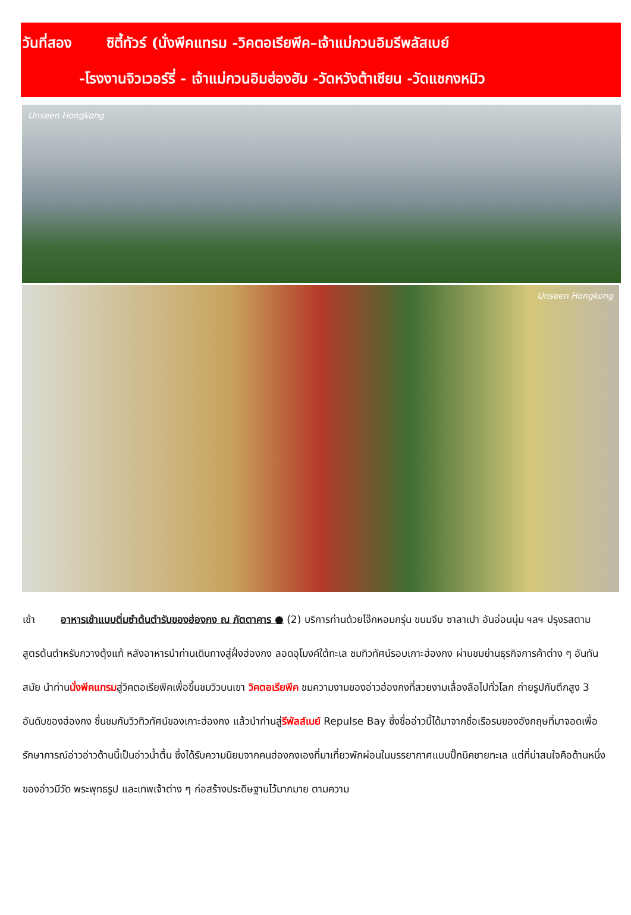วันที่สอง ซิตี้ทัวร์ (นั่งพีคแทรม -วิคตอเรียพีค–เจ้าแม่กวนอิมรีพลัสเบย์
-โรงงานจิวเวอร์รี่ - เจ้าแม่กวนอิมฮ่องฮัม -วัดหวังต้าเซียน -วัดแชกงหมิว
Unseen Hongkong
Unseen Hongkong
เช้า อาหารเช้าแบบติ่มซำต้นตำรับของฮ่องกง ณ ภัตตาคาร ● (2) บริการท่านด้วยโจ๊กหอมกรุ่น ขนมจีบ ซาลาเปา อันอ่อนนุ่ม ฯลฯ ปรุงรสตามสูตรต้นตำหรับกวางตุ้งแท้ หลังอาหารนำท่านเดินทางสู่ฝั่งฮ่องกง ลอดอุโมงค์ใต้ทะเล ชมทิวทัศน์รอบเกาะฮ่องกง ผ่านชมย่านธุรกิจการค้าต่าง ๆ อันทันสมัย นำท่านนั่งพีคแทรมสู่วิคตอเรียพีคเพื่อขึ้นชมวิวบนเขา วิคตอเรียพีค ชมความงามของอ่าวฮ่องกงที่สวยงามเลื่องลือไปทั่วโลก ถ่ายรูปกับตึกสูง 3 อันดับของฮ่องกง ชื่นชมกับวิวทิวทัศน์ของเกาะฮ่องกง แล้วนำท่านสู่รีพัลส์เบย์ Repulse Bay ซึ่งชื่ออ่าวนี้ได้มาจากชื่อเรือรบของอังกฤษที่มาจอดเพื่อรักษาการณ์อ่าวอ่าวด้านนี้เป็นอ่าวน้ำตื้น ซึ่งได้รับความนิยมจากคนฮ่องกงเองที่มาเที่ยวพักผ่อนในบรรยากาศแบบปิ๊กนิคชายทะเล แต่ที่น่าสนใจคือด้านหนึ่งของอ่าวมีวัด พระพุทธรูป และเทพเจ้าต่าง ๆ ก่อสร้างประดิษฐานไว้มากมาย ตามความ